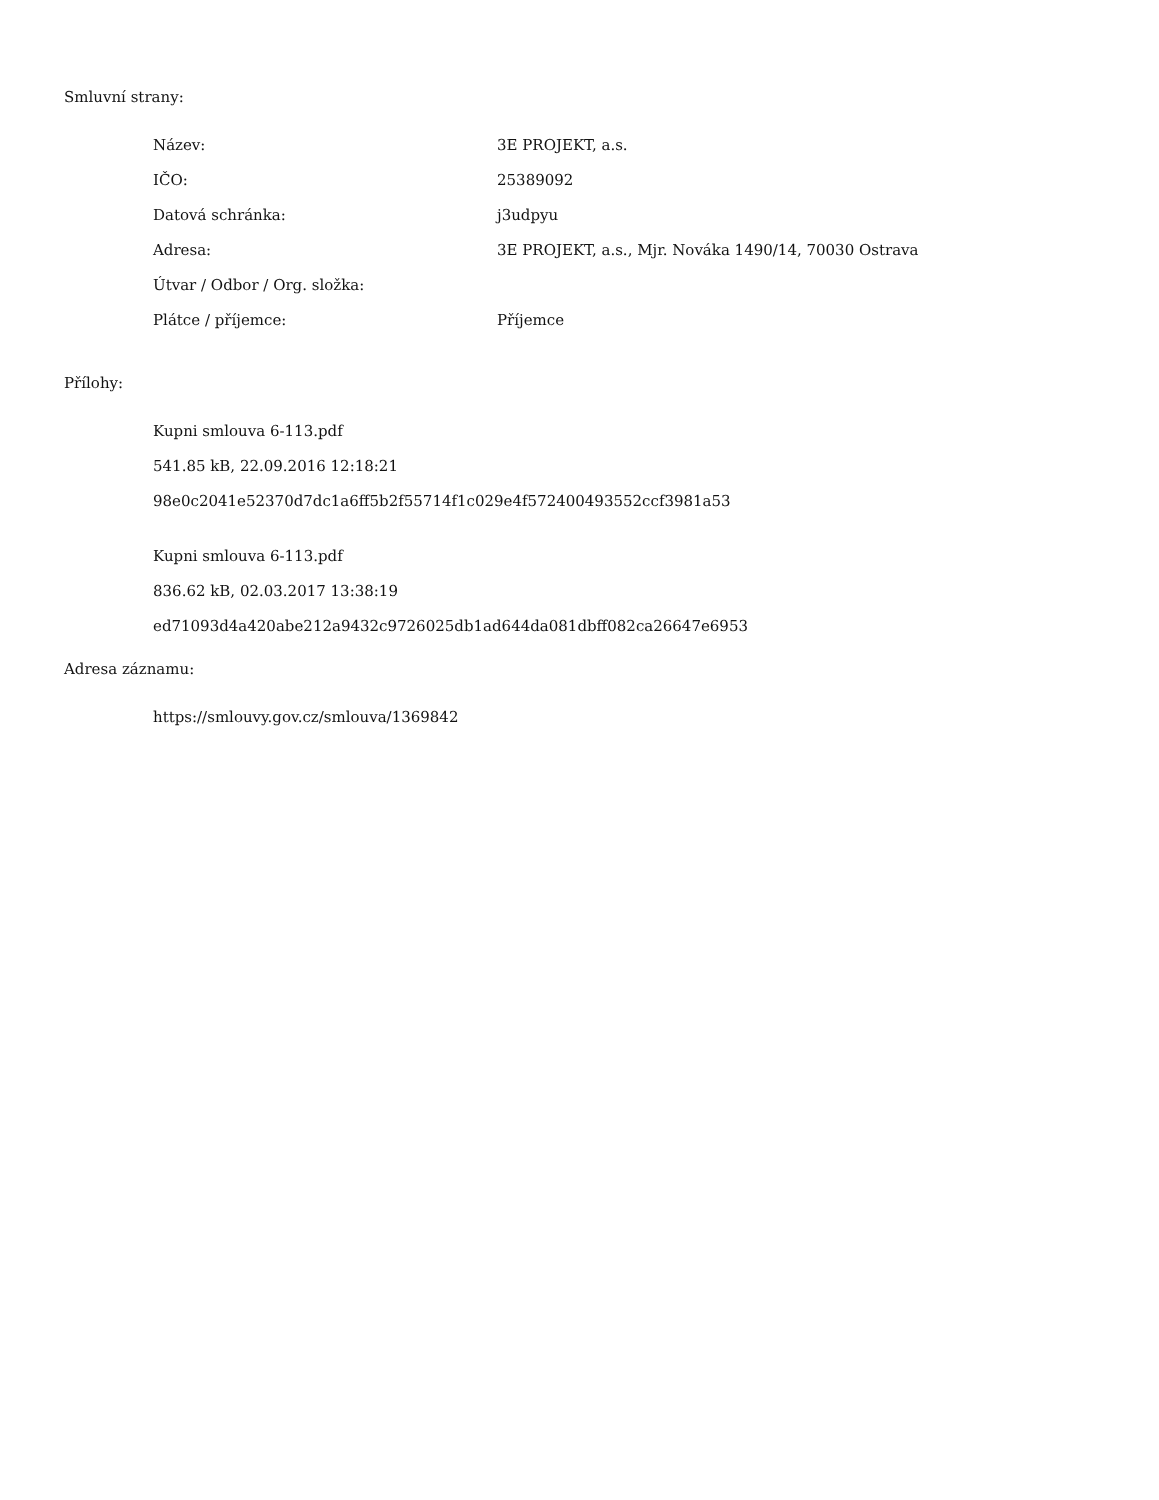Smluvní strany:
| Název: | 3E PROJEKT, a.s. |
| IČO: | 25389092 |
| Datová schránka: | j3udpyu |
| Adresa: | 3E PROJEKT, a.s., Mjr. Nováka 1490/14, 70030 Ostrava |
| Útvar / Odbor / Org. složka: | |
| Plátce / příjemce: | Příjemce |
Přílohy:
Kupni smlouva 6-113.pdf
541.85 kB, 22.09.2016 12:18:21
98e0c2041e52370d7dc1a6ff5b2f55714f1c029e4f572400493552ccf3981a53
Kupni smlouva 6-113.pdf
836.62 kB, 02.03.2017 13:38:19
ed71093d4a420abe212a9432c9726025db1ad644da081dbff082ca26647e6953
Adresa záznamu:
https://smlouvy.gov.cz/smlouva/1369842